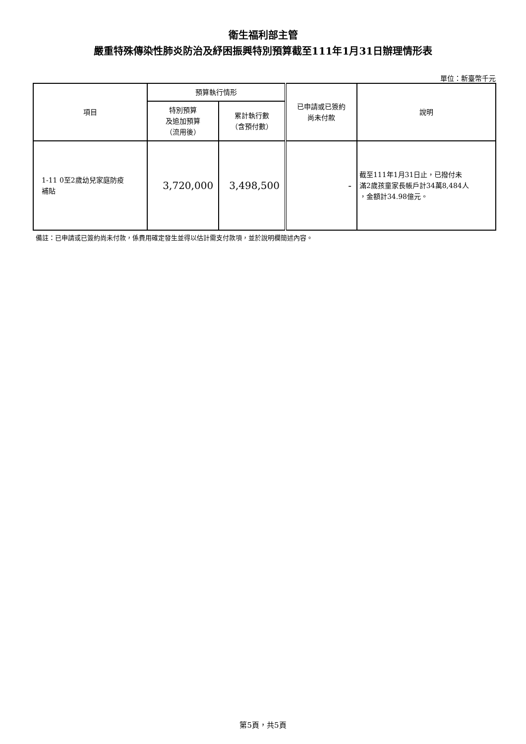衛生福利部主管
嚴重特殊傳染性肺炎防治及紓困振興特別預算截至111年1月31日辦理情形表
單位：新臺幣千元
| 項目 | 預算執行情形 | | 已申請或已簽約 尚未付款 | 說明 |
| --- | --- | --- | --- | --- |
| | 特別預算 及追加預算 （流用後） | 累計執行數 （含預付數） | | |
| 1-11 0至2歲幼兒家庭防疫 補貼 | 3,720,000 | 3,498,500 | - | 截至111年1月31日止，已撥付未 滿2歲孩童家長帳戶計34萬8,484人 ，金額計34.98億元。 |
備註：已申請或已簽約尚未付款，係費用確定發生並得以估計需支付款項，並於說明欄簡述內容。
第5頁，共5頁